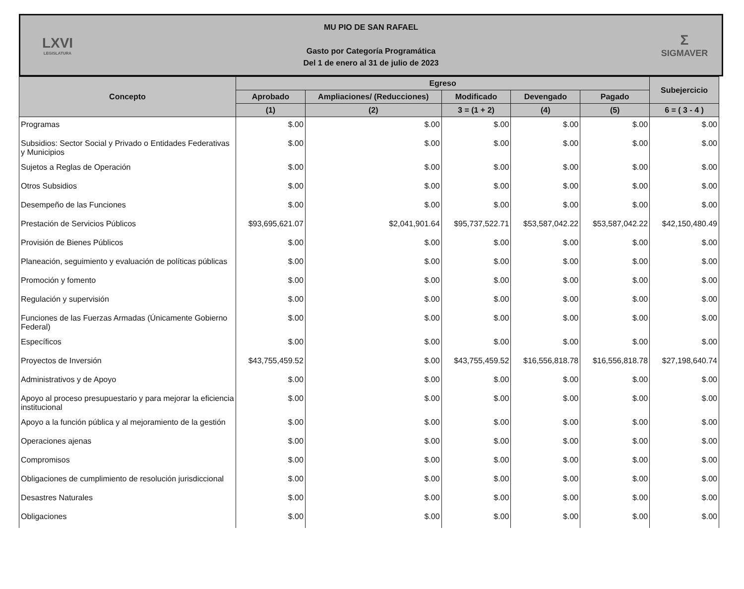LXVI
LEGISLATURA
MU PIO DE SAN RAFAEL
Gasto por Categoría Programática
Del 1 de enero al 31 de julio de 2023
Σ
SIGMAVER
| Concepto | Egreso | | | | | Subejercicio |
| --- | --- | --- | --- | --- | --- | --- |
| | Aprobado | Ampliaciones/ (Reducciones) | Modificado | Devengado | Pagado | |
| | (1) | (2) | 3 = (1 + 2) | (4) | (5) | 6 = ( 3 - 4 ) |
| Programas | $.00 | $.00 | $.00 | $.00 | $.00 | $.00 |
| Subsidios: Sector Social y Privado o Entidades Federativas y Municipios | $.00 | $.00 | $.00 | $.00 | $.00 | $.00 |
| Sujetos a Reglas de Operación | $.00 | $.00 | $.00 | $.00 | $.00 | $.00 |
| Otros Subsidios | $.00 | $.00 | $.00 | $.00 | $.00 | $.00 |
| Desempeño de las Funciones | $.00 | $.00 | $.00 | $.00 | $.00 | $.00 |
| Prestación de Servicios Públicos | $93,695,621.07 | $2,041,901.64 | $95,737,522.71 | $53,587,042.22 | $53,587,042.22 | $42,150,480.49 |
| Provisión de Bienes Públicos | $.00 | $.00 | $.00 | $.00 | $.00 | $.00 |
| Planeación, seguimiento y evaluación de políticas públicas | $.00 | $.00 | $.00 | $.00 | $.00 | $.00 |
| Promoción y fomento | $.00 | $.00 | $.00 | $.00 | $.00 | $.00 |
| Regulación y supervisión | $.00 | $.00 | $.00 | $.00 | $.00 | $.00 |
| Funciones de las Fuerzas Armadas (Únicamente Gobierno Federal) | $.00 | $.00 | $.00 | $.00 | $.00 | $.00 |
| Específicos | $.00 | $.00 | $.00 | $.00 | $.00 | $.00 |
| Proyectos de Inversión | $43,755,459.52 | $.00 | $43,755,459.52 | $16,556,818.78 | $16,556,818.78 | $27,198,640.74 |
| Administrativos y de Apoyo | $.00 | $.00 | $.00 | $.00 | $.00 | $.00 |
| Apoyo al proceso presupuestario y para mejorar la eficiencia institucional | $.00 | $.00 | $.00 | $.00 | $.00 | $.00 |
| Apoyo a la función pública y al mejoramiento de la gestión | $.00 | $.00 | $.00 | $.00 | $.00 | $.00 |
| Operaciones ajenas | $.00 | $.00 | $.00 | $.00 | $.00 | $.00 |
| Compromisos | $.00 | $.00 | $.00 | $.00 | $.00 | $.00 |
| Obligaciones de cumplimiento de resolución jurisdiccional | $.00 | $.00 | $.00 | $.00 | $.00 | $.00 |
| Desastres Naturales | $.00 | $.00 | $.00 | $.00 | $.00 | $.00 |
| Obligaciones | $.00 | $.00 | $.00 | $.00 | $.00 | $.00 |